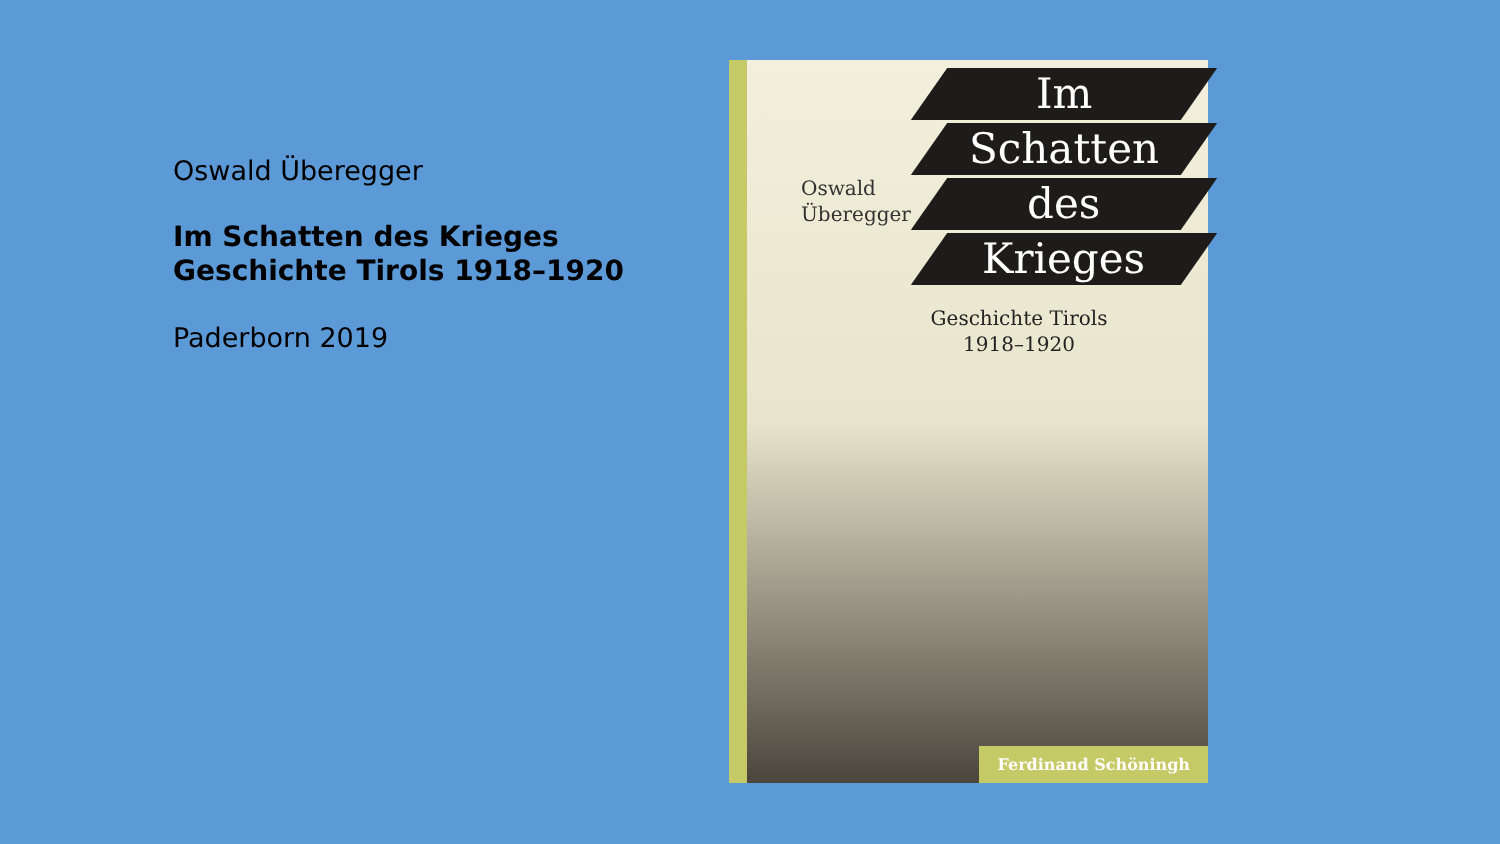Oswald Überegger
Im Schatten des Krieges
Geschichte Tirols 1918–1920
Paderborn 2019
Im
Schatten
des
Krieges
Oswald
Überegger
Geschichte Tirols
1918–1920
Ferdinand Schöningh